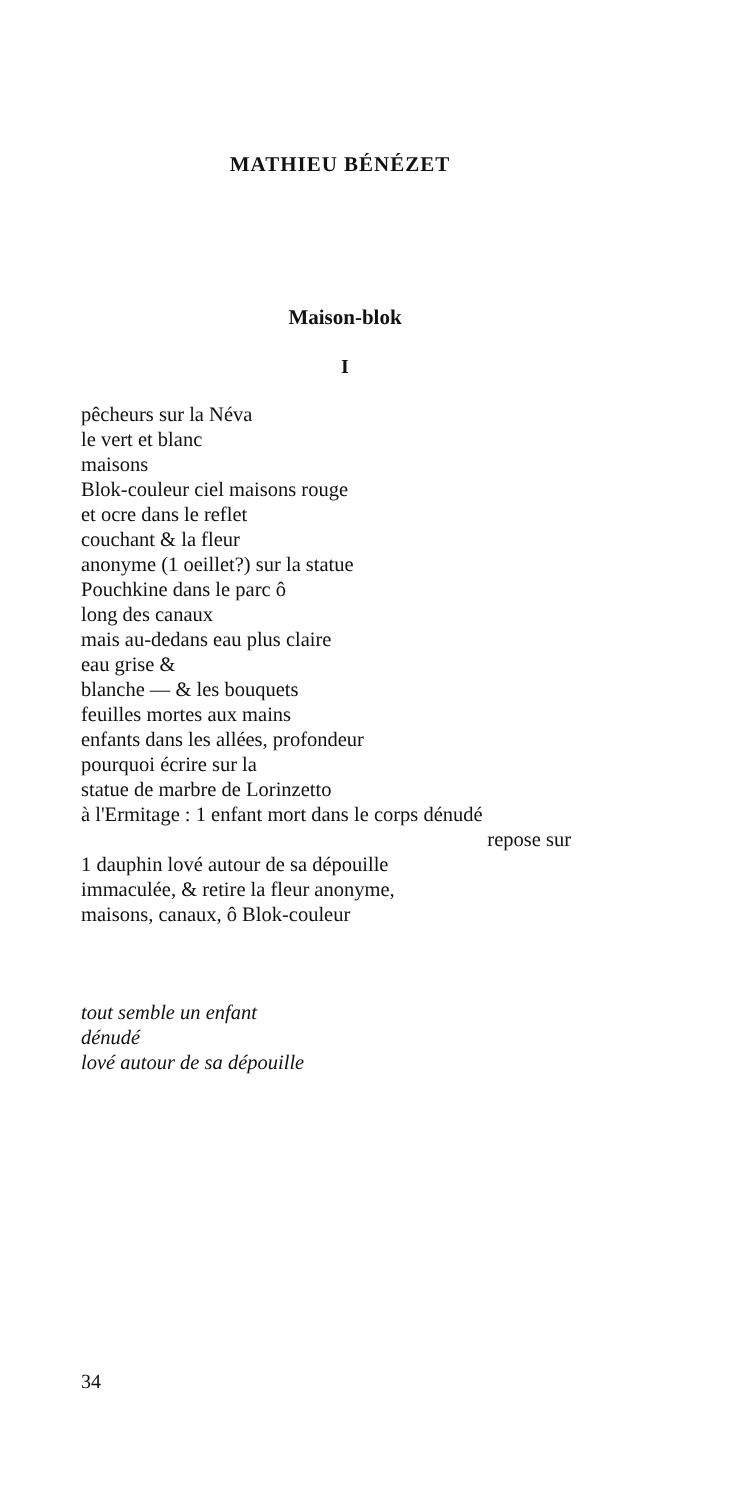MATHIEU BÉNÉZET
Maison-blok
I
pêcheurs sur la Néva
le vert et blanc
maisons
Blok-couleur ciel maisons rouge
et ocre dans le reflet
couchant & la fleur
anonyme (1 oeillet?) sur la statue
Pouchkine dans le parc ô
long des canaux
mais au-dedans eau plus claire
eau grise &
blanche — & les bouquets
feuilles mortes aux mains
enfants dans les allées, profondeur
pourquoi écrire sur la
statue de marbre de Lorinzetto
à l'Ermitage : 1 enfant mort dans le corps dénudé
repose sur
1 dauphin lové autour de sa dépouille
immaculée, & retire la fleur anonyme,
maisons, canaux, ô Blok-couleur
tout semble un enfant
dénudé
lové autour de sa dépouille
34